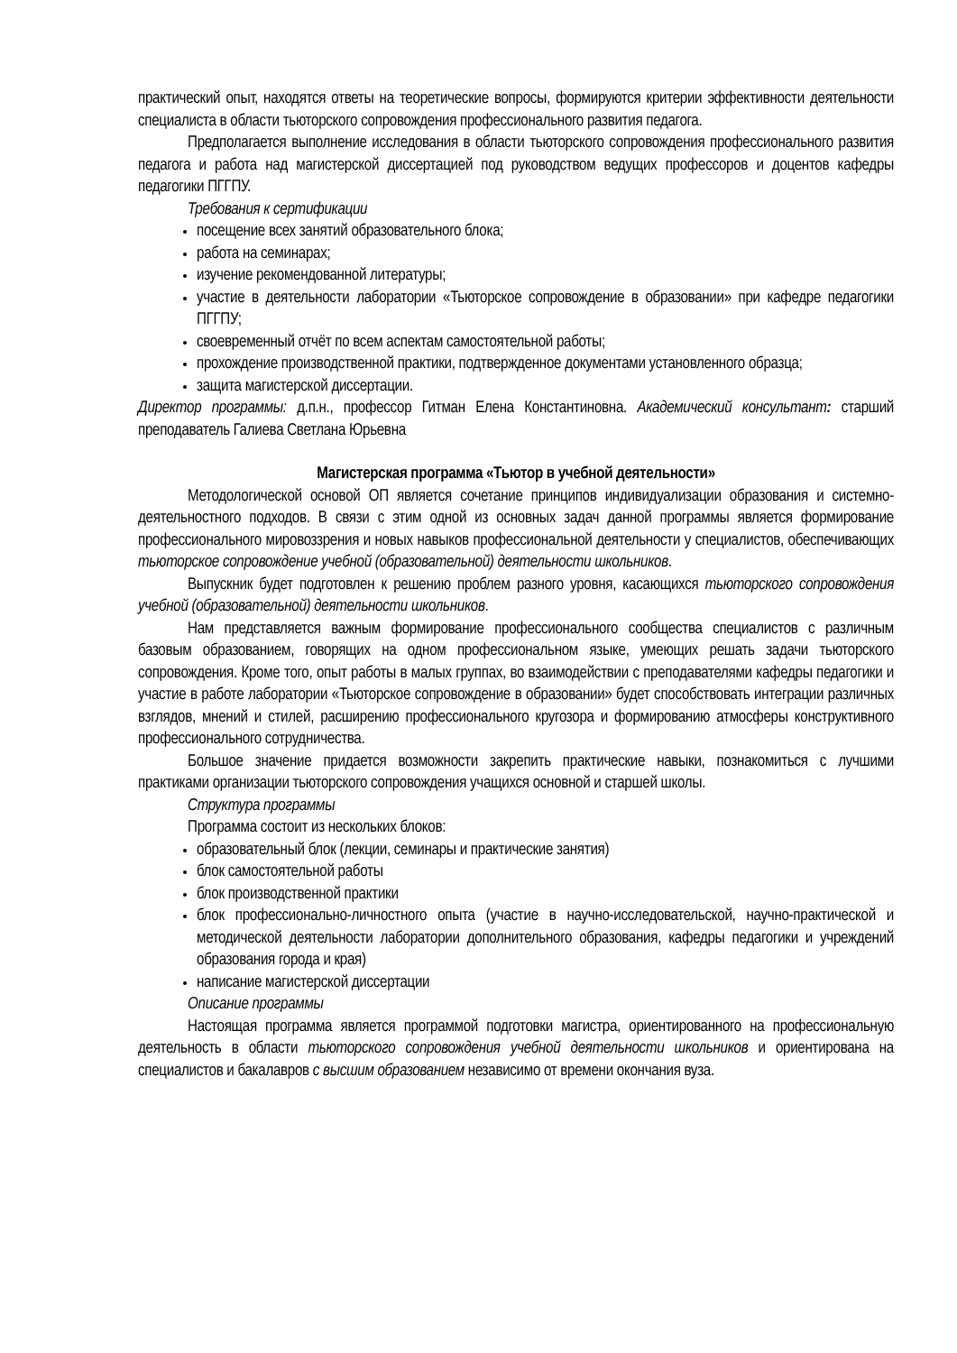практический опыт, находятся ответы на теоретические вопросы, формируются критерии эффективности деятельности специалиста в области тьюторского сопровождения профессионального развития педагога.
Предполагается выполнение исследования в области тьюторского сопровождения профессионального развития педагога и работа над магистерской диссертацией под руководством ведущих профессоров и доцентов кафедры педагогики ПГГПУ.
Требования к сертификации
посещение всех занятий образовательного блока;
работа на семинарах;
изучение рекомендованной литературы;
участие в деятельности лаборатории «Тьюторское сопровождение в образовании» при кафедре педагогики ПГГПУ;
своевременный отчёт по всем аспектам самостоятельной работы;
прохождение производственной практики, подтвержденное документами установленного образца;
защита магистерской диссертации.
Директор программы: д.п.н., профессор Гитман Елена Константиновна. Академический консультант: старший преподаватель Галиева Светлана Юрьевна
Магистерская программа «Тьютор в учебной деятельности»
Методологической основой ОП является сочетание принципов индивидуализации образования и системно-деятельностного подходов. В связи с этим одной из основных задач данной программы является формирование профессионального мировоззрения и новых навыков профессиональной деятельности у специалистов, обеспечивающих тьюторское сопровождение учебной (образовательной) деятельности школьников.
Выпускник будет подготовлен к решению проблем разного уровня, касающихся тьюторского сопровождения учебной (образовательной) деятельности школьников.
Нам представляется важным формирование профессионального сообщества специалистов с различным базовым образованием, говорящих на одном профессиональном языке, умеющих решать задачи тьюторского сопровождения. Кроме того, опыт работы в малых группах, во взаимодействии с преподавателями кафедры педагогики и участие в работе лаборатории «Тьюторское сопровождение в образовании» будет способствовать интеграции различных взглядов, мнений и стилей, расширению профессионального кругозора и формированию атмосферы конструктивного профессионального сотрудничества.
Большое значение придается возможности закрепить практические навыки, познакомиться с лучшими практиками организации тьюторского сопровождения учащихся основной и старшей школы.
Структура программы
Программа состоит из нескольких блоков:
образовательный блок (лекции, семинары и практические занятия)
блок самостоятельной работы
блок производственной практики
блок профессионально-личностного опыта (участие в научно-исследовательской, научно-практической и методической деятельности лаборатории дополнительного образования, кафедры педагогики и учреждений образования города и края)
написание магистерской диссертации
Описание программы
Настоящая программа является программой подготовки магистра, ориентированного на профессиональную деятельность в области тьюторского сопровождения учебной деятельности школьников и ориентирована на специалистов и бакалавров с высшим образованием независимо от времени окончания вуза.